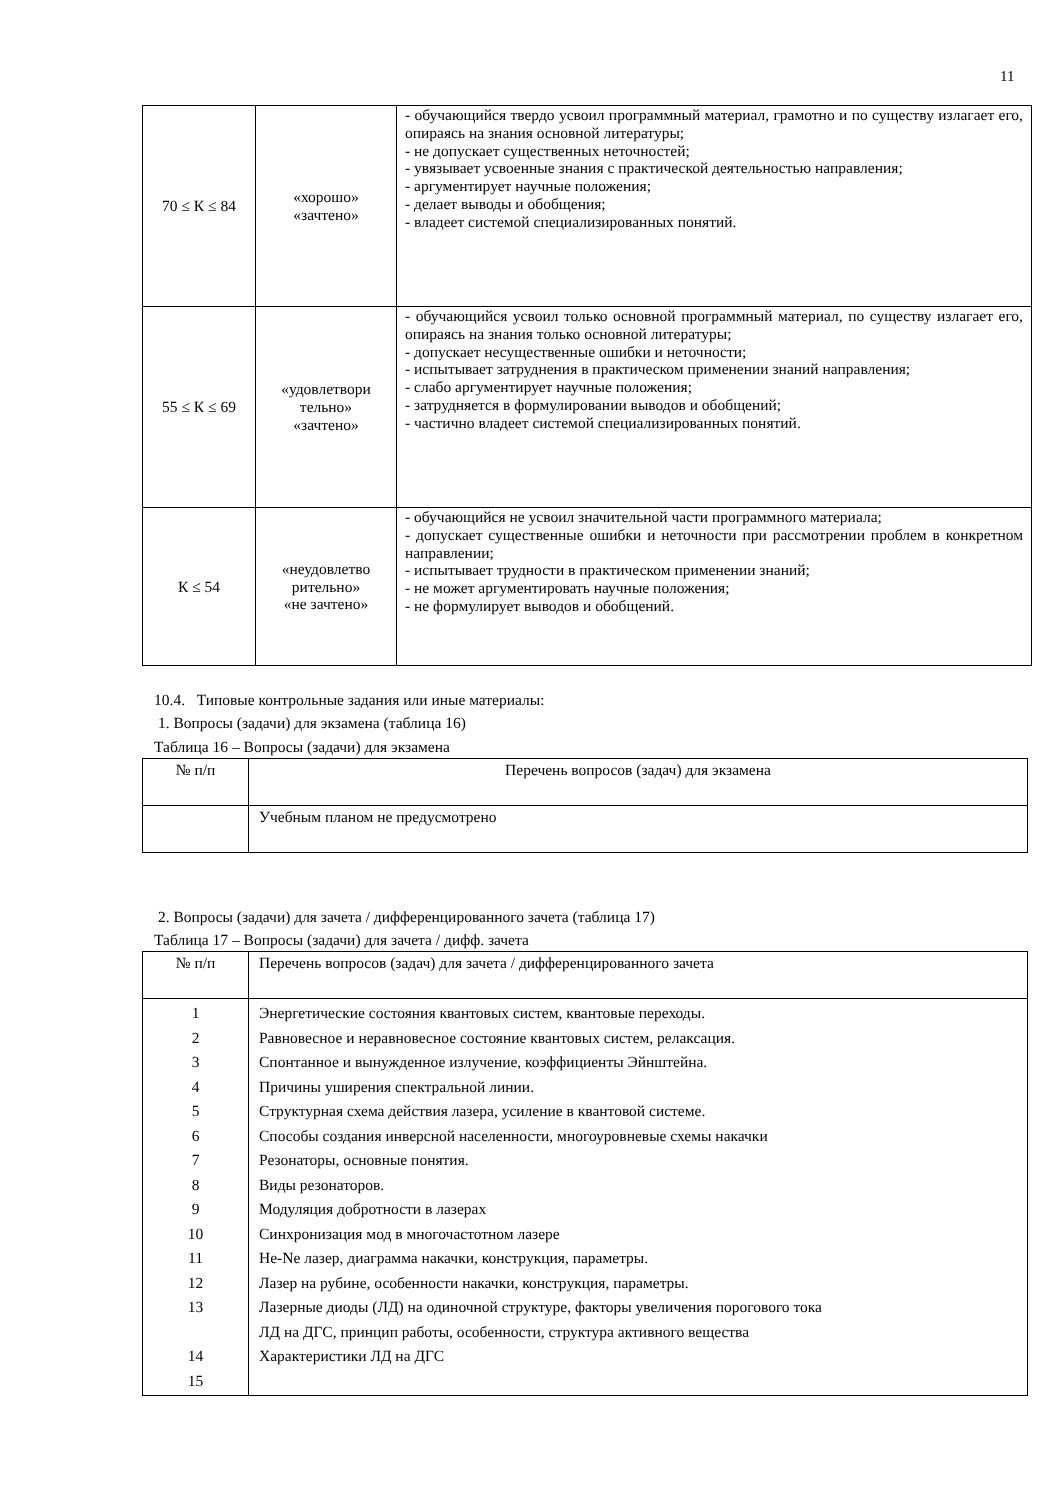11
| 70 ≤ К ≤ 84 | «хорошо» «зачтено» | - обучающийся твердо усвоил программный материал, грамотно и по существу излагает его, опираясь на знания основной литературы; - не допускает существенных неточностей; - увязывает усвоенные знания с практической деятельностью направления; - аргументирует научные положения; - делает выводы и обобщения; - владеет системой специализированных понятий. |
| 55 ≤ К ≤ 69 | «удовлетвори тельно» «зачтено» | - обучающийся усвоил только основной программный материал, по существу излагает его, опираясь на знания только основной литературы; - допускает несущественные ошибки и неточности; - испытывает затруднения в практическом применении знаний направления; - слабо аргументирует научные положения; - затрудняется в формулировании выводов и обобщений; - частично владеет системой специализированных понятий. |
| К ≤ 54 | «неудовлетво рительно» «не зачтено» | - обучающийся не усвоил значительной части программного материала; - допускает существенные ошибки и неточности при рассмотрении проблем в конкретном направлении; - испытывает трудности в практическом применении знаний; - не может аргументировать научные положения; - не формулирует выводов и обобщений. |
10.4. Типовые контрольные задания или иные материалы:
1. Вопросы (задачи) для экзамена (таблица 16)
Таблица 16 – Вопросы (задачи) для экзамена
| № п/п | Перечень вопросов (задач) для экзамена |
| --- | --- |
| | Учебным планом не предусмотрено |
2. Вопросы (задачи) для зачета / дифференцированного зачета (таблица 17)
Таблица 17 – Вопросы (задачи) для зачета / дифф. зачета
| № п/п | Перечень вопросов (задач) для зачета / дифференцированного зачета |
| --- | --- |
| 1 2 3 4 5 6 7 8 9 10 11 12 13 14 15 | Энергетические состояния квантовых систем, квантовые переходы. Равновесное и неравновесное состояние квантовых систем, релаксация. Спонтанное и вынужденное излучение, коэффициенты Эйнштейна. Причины уширения спектральной линии. Структурная схема действия лазера, усиление в квантовой системе. Способы создания инверсной населенности, многоуровневые схемы накачки Резонаторы, основные понятия. Виды резонаторов. Модуляция добротности в лазерах Синхронизация мод в многочастотном лазере He-Ne лазер, диаграмма накачки, конструкция, параметры. Лазер на рубине, особенности накачки, конструкция, параметры. Лазерные диоды (ЛД) на одиночной структуре, факторы увеличения порогового тока ЛД на ДГС, принцип работы, особенности, структура активного вещества Характеристики ЛД на ДГС |